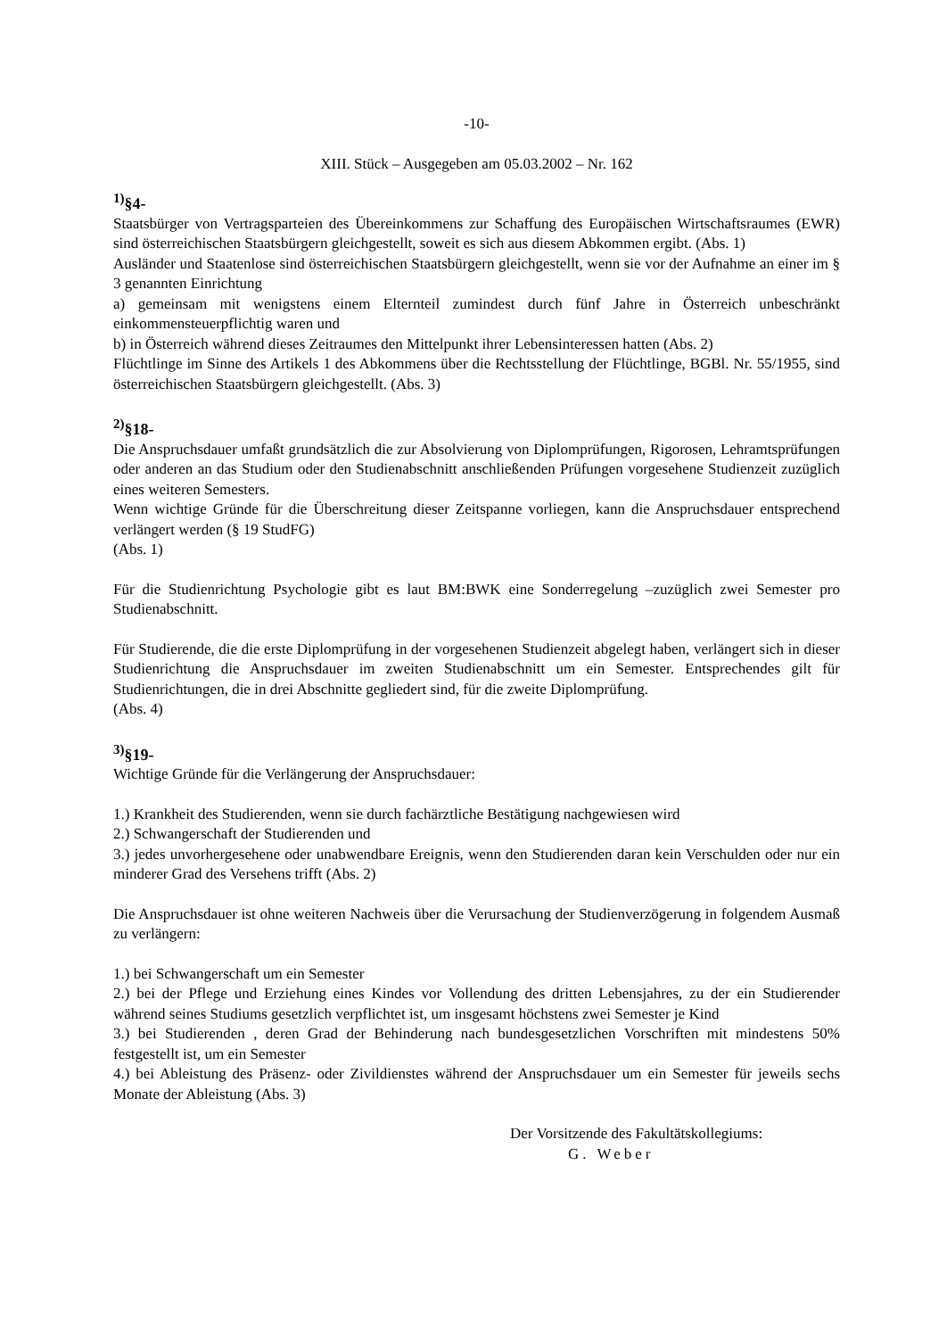-10-
XIII. Stück – Ausgegeben am 05.03.2002 – Nr. 162
<sup>1)</sup> §4-
Staatsbürger von Vertragsparteien des Übereinkommens zur Schaffung des Europäischen Wirtschaftsraumes (EWR) sind österreichischen Staatsbürgern gleichgestellt, soweit es sich aus diesem Abkommen ergibt. (Abs. 1)
Ausländer und Staatenlose sind österreichischen Staatsbürgern gleichgestellt, wenn sie vor der Aufnahme an einer im § 3 genannten Einrichtung
a) gemeinsam mit wenigstens einem Elternteil zumindest durch fünf Jahre in Österreich unbeschränkt einkommensteuerpflichtig waren und
b) in Österreich während dieses Zeitraumes den Mittelpunkt ihrer Lebensinteressen hatten (Abs. 2)
Flüchtlinge im Sinne des Artikels 1 des Abkommens über die Rechtsstellung der Flüchtlinge, BGBl. Nr. 55/1955, sind österreichischen Staatsbürgern gleichgestellt. (Abs. 3)
<sup>2)</sup> §18-
Die Anspruchsdauer umfaßt grundsätzlich die zur Absolvierung von Diplomprüfungen, Rigorosen, Lehramtsprüfungen oder anderen an das Studium oder den Studienabschnitt anschließenden Prüfungen vorgesehene Studienzeit zuzüglich eines weiteren Semesters.
Wenn wichtige Gründe für die Überschreitung dieser Zeitspanne vorliegen, kann die Anspruchsdauer entsprechend verlängert werden (§ 19 StudFG)
(Abs. 1)
Für die Studienrichtung Psychologie gibt es laut BM:BWK eine Sonderregelung –zuzüglich zwei Semester pro Studienabschnitt.
Für Studierende, die die erste Diplomprüfung in der vorgesehenen Studienzeit abgelegt haben, verlängert sich in dieser Studienrichtung die Anspruchsdauer im zweiten Studienabschnitt um ein Semester. Entsprechendes gilt für Studienrichtungen, die in drei Abschnitte gegliedert sind, für die zweite Diplomprüfung.
(Abs. 4)
<sup>3)</sup> §19-
Wichtige Gründe für die Verlängerung der Anspruchsdauer:
1.) Krankheit des Studierenden, wenn sie durch fachärztliche Bestätigung nachgewiesen wird
2.) Schwangerschaft der Studierenden und
3.) jedes unvorhergesehene oder unabwendbare Ereignis, wenn den Studierenden daran kein Verschulden oder nur ein minderer Grad des Versehens trifft (Abs. 2)
Die Anspruchsdauer ist ohne weiteren Nachweis über die Verursachung der Studienverzögerung in folgendem Ausmaß zu verlängern:
1.) bei Schwangerschaft um ein Semester
2.) bei der Pflege und Erziehung eines Kindes vor Vollendung des dritten Lebensjahres, zu der ein Studierender während seines Studiums gesetzlich verpflichtet ist, um insgesamt höchstens zwei Semester je Kind
3.) bei Studierenden , deren Grad der Behinderung nach bundesgesetzlichen Vorschriften mit mindestens 50% festgestellt ist, um ein Semester
4.) bei Ableistung des Präsenz- oder Zivildienstes während der Anspruchsdauer um ein Semester für jeweils sechs Monate der Ableistung (Abs. 3)
Der Vorsitzende des Fakultätskollegiums:
G. Weber